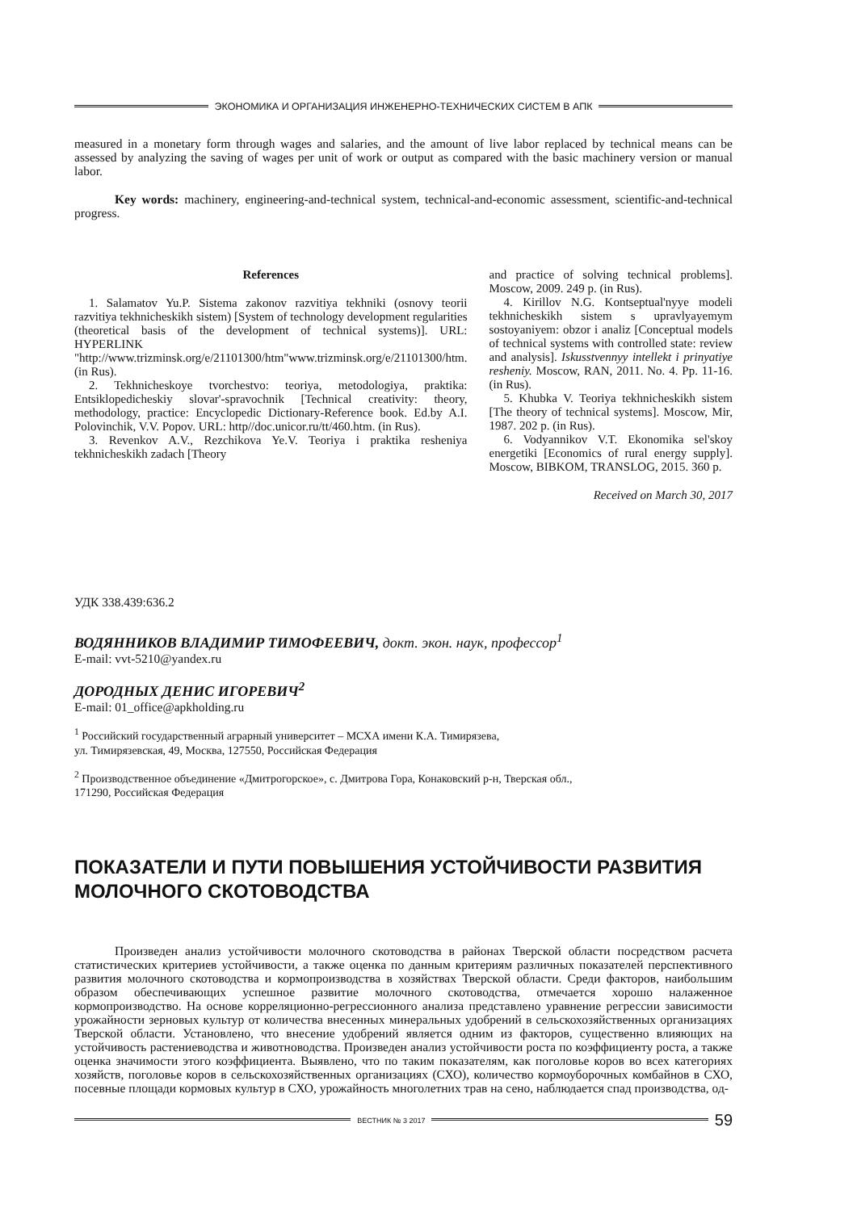ЭКОНОМИКА И ОРГАНИЗАЦИЯ ИНЖЕНЕРНО-ТЕХНИЧЕСКИХ СИСТЕМ В АПК
measured in a monetary form through wages and salaries, and the amount of live labor replaced by technical means can be assessed by analyzing the saving of wages per unit of work or output as compared with the basic machinery version or manual labor.
Key words: machinery, engineering-and-technical system, technical-and-economic assessment, scientific-and-technical progress.
References
1. Salamatov Yu.P. Sistema zakonov razvitiya tekhniki (osnovy teorii razvitiya tekhnicheskikh sistem) [System of technology development regularities (theoretical basis of the development of technical systems)]. URL: HYPERLINK "http://www.trizminsk.org/e/21101300/htm"www.trizminsk.org/e/21101300/htm. (in Rus).
2. Tekhnicheskoye tvorchestvo: teoriya, metodologiya, praktika: Entsiklopedicheskiy slovar'-spravochnik [Technical creativity: theory, methodology, practice: Encyclopedic Dictionary-Reference book. Ed.by A.I. Polovinchik, V.V. Popov. URL: http//doc.unicor.ru/tt/460.htm. (in Rus).
3. Revenkov A.V., Rezchikova Ye.V. Teoriya i praktika resheniya tekhnicheskikh zadach [Theory
and practice of solving technical problems]. Moscow, 2009. 249 p. (in Rus).
4. Kirillov N.G. Kontseptual'nyye modeli tekhnicheskikh sistem s upravlyayemym sostoyaniyem: obzor i analiz [Conceptual models of technical systems with controlled state: review and analysis]. Iskusstvennyy intellekt i prinyatiye resheniy. Moscow, RAN, 2011. No. 4. Pp. 11-16. (in Rus).
5. Khubka V. Teoriya tekhnicheskikh sistem [The theory of technical systems]. Moscow, Mir, 1987. 202 p. (in Rus).
6. Vodyannikov V.T. Ekonomika sel'skoy energetiki [Economics of rural energy supply]. Moscow, BIBKOM, TRANSLOG, 2015. 360 p.
Received on March 30, 2017
УДК 338.439:636.2
ВОДЯННИКОВ ВЛАДИМИР ТИМОФЕЕВИЧ, докт. экон. наук, профессор<sup>1</sup>
E-mail: vvt-5210@yandex.ru
ДОРОДНЫХ ДЕНИС ИГОРЕВИЧ<sup>2</sup>
E-mail: 01_office@apkholding.ru
<sup>1</sup> Российский государственный аграрный университет – МСХА имени К.А. Тимирязева,
ул. Тимирязевская, 49, Москва, 127550, Российская Федерация
<sup>2</sup> Производственное объединение «Дмитрогорское», с. Дмитрова Гора, Конаковский р-н, Тверская обл.,
171290, Российская Федерация
ПОКАЗАТЕЛИ И ПУТИ ПОВЫШЕНИЯ УСТОЙЧИВОСТИ РАЗВИТИЯ МОЛОЧНОГО СКОТОВОДСТВА
Произведен анализ устойчивости молочного скотоводства в районах Тверской области посредством расчета статистических критериев устойчивости, а также оценка по данным критериям различных показателей перспективного развития молочного скотоводства и кормопроизводства в хозяйствах Тверской области. Среди факторов, наибольшим образом обеспечивающих успешное развитие молочного скотоводства, отмечается хорошо налаженное кормопроизводство. На основе корреляционно-регрессионного анализа представлено уравнение регрессии зависимости урожайности зерновых культур от количества внесенных минеральных удобрений в сельскохозяйственных организациях Тверской области. Установлено, что внесение удобрений является одним из факторов, существенно влияющих на устойчивость растениеводства и животноводства. Произведен анализ устойчивости роста по коэффициенту роста, а также оценка значимости этого коэффициента. Выявлено, что по таким показателям, как поголовье коров во всех категориях хозяйств, поголовье коров в сельскохозяйственных организациях (СХО), количество кормоуборочных комбайнов в СХО, посевные площади кормовых культур в СХО, урожайность многолетних трав на сено, наблюдается спад производства, од-
ВЕСТНИК № 3 2017 59